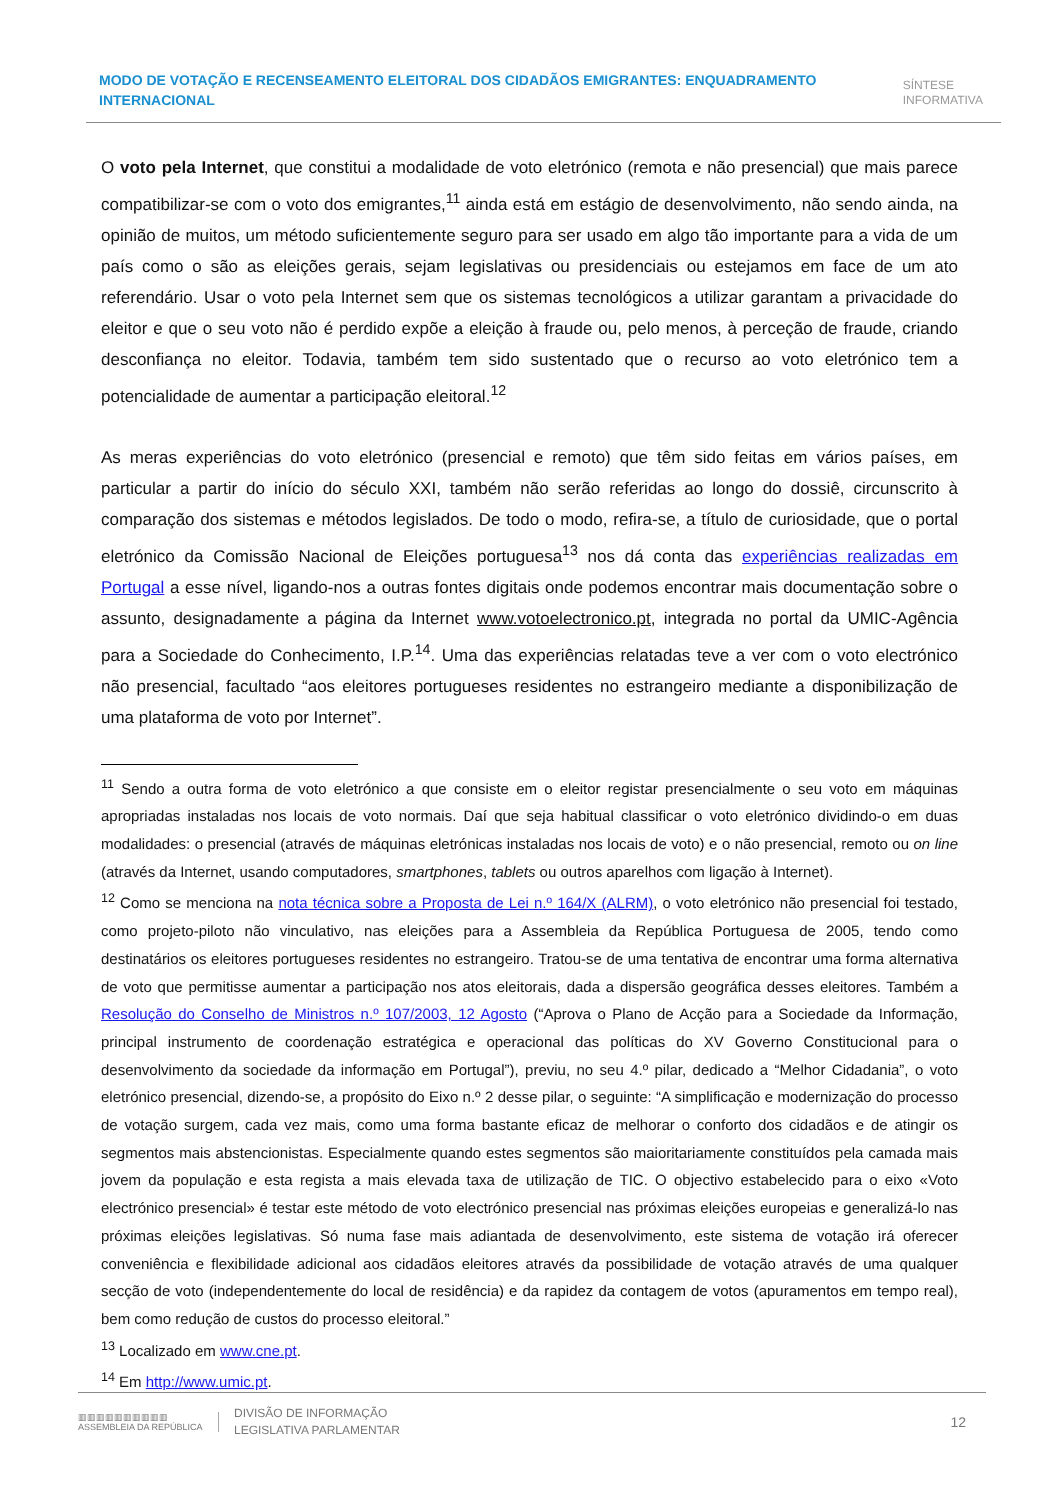MODO DE VOTAÇÃO E RECENSEAMENTO ELEITORAL DOS CIDADÃOS EMIGRANTES: ENQUADRAMENTO INTERNACIONAL
SÍNTESE
INFORMATIVA
O voto pela Internet, que constitui a modalidade de voto eletrónico (remota e não presencial) que mais parece compatibilizar-se com o voto dos emigrantes,<sup>11</sup> ainda está em estágio de desenvolvimento, não sendo ainda, na opinião de muitos, um método suficientemente seguro para ser usado em algo tão importante para a vida de um país como o são as eleições gerais, sejam legislativas ou presidenciais ou estejamos em face de um ato referendário. Usar o voto pela Internet sem que os sistemas tecnológicos a utilizar garantam a privacidade do eleitor e que o seu voto não é perdido expõe a eleição à fraude ou, pelo menos, à perceção de fraude, criando desconfiança no eleitor. Todavia, também tem sido sustentado que o recurso ao voto eletrónico tem a potencialidade de aumentar a participação eleitoral.<sup>12</sup>
As meras experiências do voto eletrónico (presencial e remoto) que têm sido feitas em vários países, em particular a partir do início do século XXI, também não serão referidas ao longo do dossiê, circunscrito à comparação dos sistemas e métodos legislados. De todo o modo, refira-se, a título de curiosidade, que o portal eletrónico da Comissão Nacional de Eleições portuguesa<sup>13</sup> nos dá conta das experiências realizadas em Portugal a esse nível, ligando-nos a outras fontes digitais onde podemos encontrar mais documentação sobre o assunto, designadamente a página da Internet www.votoelectronico.pt, integrada no portal da UMIC-Agência para a Sociedade do Conhecimento, I.P.<sup>14</sup>. Uma das experiências relatadas teve a ver com o voto electrónico não presencial, facultado “aos eleitores portugueses residentes no estrangeiro mediante a disponibilização de uma plataforma de voto por Internet”.
<sup>11</sup> Sendo a outra forma de voto eletrónico a que consiste em o eleitor registar presencialmente o seu voto em máquinas apropriadas instaladas nos locais de voto normais. Daí que seja habitual classificar o voto eletrónico dividindo-o em duas modalidades: o presencial (através de máquinas eletrónicas instaladas nos locais de voto) e o não presencial, remoto ou on line (através da Internet, usando computadores, smartphones, tablets ou outros aparelhos com ligação à Internet).
<sup>12</sup> Como se menciona na nota técnica sobre a Proposta de Lei n.º 164/X (ALRM), o voto eletrónico não presencial foi testado, como projeto-piloto não vinculativo, nas eleições para a Assembleia da República Portuguesa de 2005, tendo como destinatários os eleitores portugueses residentes no estrangeiro. Tratou-se de uma tentativa de encontrar uma forma alternativa de voto que permitisse aumentar a participação nos atos eleitorais, dada a dispersão geográfica desses eleitores. Também a Resolução do Conselho de Ministros n.º 107/2003, 12 Agosto (“Aprova o Plano de Acção para a Sociedade da Informação, principal instrumento de coordenação estratégica e operacional das políticas do XV Governo Constitucional para o desenvolvimento da sociedade da informação em Portugal”), previu, no seu 4.º pilar, dedicado a “Melhor Cidadania”, o voto eletrónico presencial, dizendo-se, a propósito do Eixo n.º 2 desse pilar, o seguinte: “A simplificação e modernização do processo de votação surgem, cada vez mais, como uma forma bastante eficaz de melhorar o conforto dos cidadãos e de atingir os segmentos mais abstencionistas. Especialmente quando estes segmentos são maioritariamente constituídos pela camada mais jovem da população e esta regista a mais elevada taxa de utilização de TIC. O objectivo estabelecido para o eixo «Voto electrónico presencial» é testar este método de voto electrónico presencial nas próximas eleições europeias e generalizá-lo nas próximas eleições legislativas. Só numa fase mais adiantada de desenvolvimento, este sistema de votação irá oferecer conveniência e flexibilidade adicional aos cidadãos eleitores através da possibilidade de votação através de uma qualquer secção de voto (independentemente do local de residência) e da rapidez da contagem de votos (apuramentos em tempo real), bem como redução de custos do processo eleitoral.”
<sup>13</sup> Localizado em www.cne.pt.
<sup>14</sup> Em http://www.umic.pt.
▥▥▥▥▥▥▥▥▥▥
ASSEMBLEIA DA REPÚBLICA
DIVISÃO DE INFORMAÇÃO
LEGISLATIVA PARLAMENTAR
12